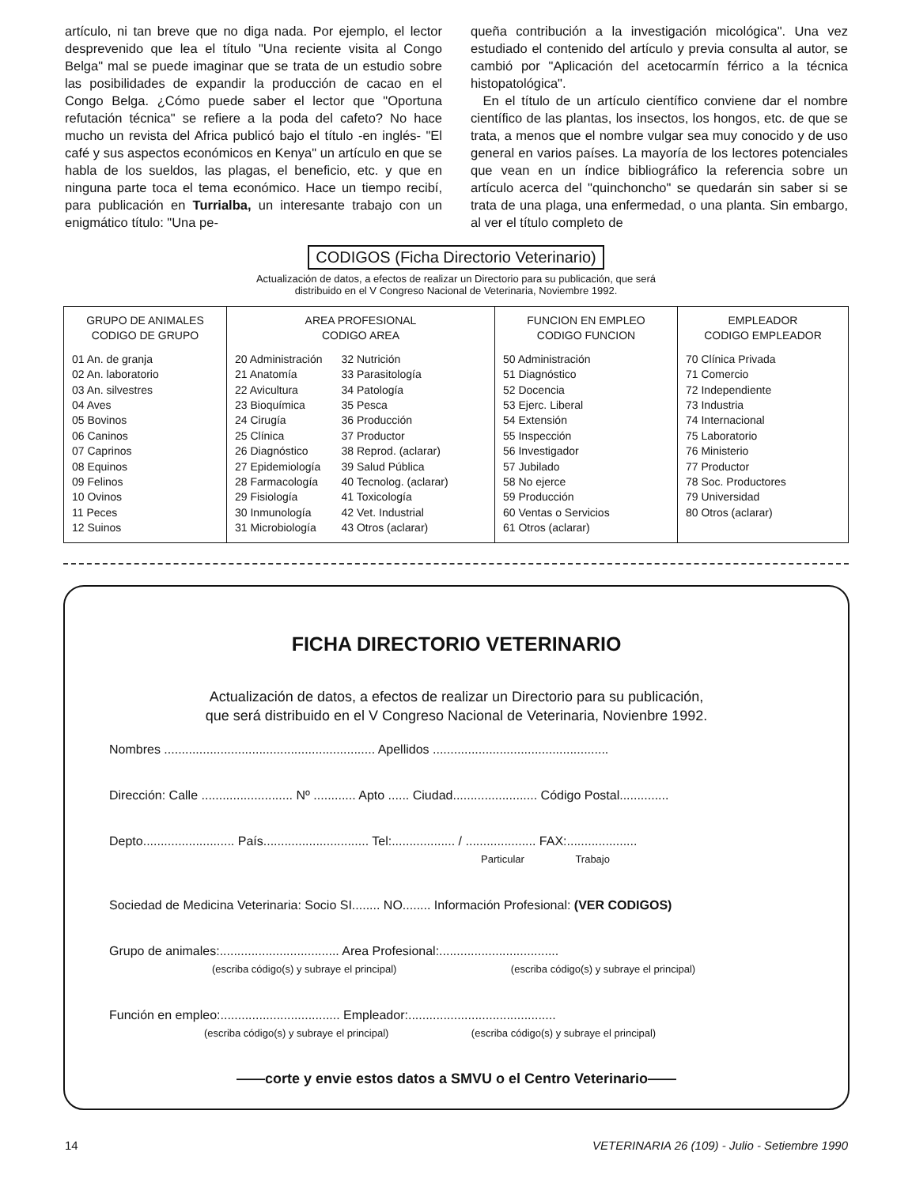artículo, ni tan breve que no diga nada. Por ejemplo, el lector desprevenido que lea el título "Una reciente visita al Congo Belga" mal se puede imaginar que se trata de un estudio sobre las posibilidades de expandir la producción de cacao en el Congo Belga. ¿Cómo puede saber el lector que "Oportuna refutación técnica" se refiere a la poda del cafeto? No hace mucho un revista del Africa publicó bajo el título -en inglés- "El café y sus aspectos económicos en Kenya" un artículo en que se habla de los sueldos, las plagas, el beneficio, etc. y que en ninguna parte toca el tema económico. Hace un tiempo recibí, para publicación en Turrialba, un interesante trabajo con un enigmático título: "Una pe-
queña contribución a la investigación micológica". Una vez estudiado el contenido del artículo y previa consulta al autor, se cambió por "Aplicación del acetocarmín férrico a la técnica histopatológica".
En el título de un artículo científico conviene dar el nombre científico de las plantas, los insectos, los hongos, etc. de que se trata, a menos que el nombre vulgar sea muy conocido y de uso general en varios países. La mayoría de los lectores potenciales que vean en un índice bibliográfico la referencia sobre un artículo acerca del "quinchoncho" se quedarán sin saber si se trata de una plaga, una enfermedad, o una planta. Sin embargo, al ver el título completo de
CODIGOS (Ficha Directorio Veterinario)
Actualización de datos, a efectos de realizar un Directorio para su publicación, que será
distribuido en el V Congreso Nacional de Veterinaria, Noviembre 1992.
| GRUPO DE ANIMALES CODIGO DE GRUPO 01 An. de granja 02 An. laboratorio 03 An. silvestres 04 Aves 05 Bovinos 06 Caninos 07 Caprinos 08 Equinos 09 Felinos 10 Ovinos 11 Peces 12 Suinos | AREA PROFESIONAL CODIGO AREA 20 Administración 21 Anatomía 22 Avicultura 23 Bioquímica 24 Cirugía 25 Clínica 26 Diagnóstico 27 Epidemiología 28 Farmacología 29 Fisiología 30 Inmunología 31 Microbiología 32 Nutrición 33 Parasitología 34 Patología 35 Pesca 36 Producción 37 Productor 38 Reprod. (aclarar) 39 Salud Pública 40 Tecnolog. (aclarar) 41 Toxicología 42 Vet. Industrial 43 Otros (aclarar) | FUNCION EN EMPLEO CODIGO FUNCION 50 Administración 51 Diagnóstico 52 Docencia 53 Ejerc. Liberal 54 Extensión 55 Inspección 56 Investigador 57 Jubilado 58 No ejerce 59 Producción 60 Ventas o Servicios 61 Otros (aclarar) | EMPLEADOR CODIGO EMPLEADOR 70 Clínica Privada 71 Comercio 72 Independiente 73 Industria 74 Internacional 75 Laboratorio 76 Ministerio 77 Productor 78 Soc. Productores 79 Universidad 80 Otros (aclarar) |
FICHA DIRECTORIO VETERINARIO
Actualización de datos, a efectos de realizar un Directorio para su publicación,
que será distribuido en el V Congreso Nacional de Veterinaria, Novienbre 1992.
Nombres ............................................................ Apellidos ..................................................
Dirección: Calle .......................... Nº ............ Apto ...... Ciudad........................ Código Postal..............
Depto.......................... País.............................. Tel:.................. / .................... FAX:....................
Particular Trabajo
Sociedad de Medicina Veterinaria: Socio SI........ NO........ Información Profesional: (VER CODIGOS)
Grupo de animales:.................................. Area Profesional:..................................
(escriba código(s) y subraye el principal) (escriba código(s) y subraye el principal)
Función en empleo:.................................. Empleador:..........................................
(escriba código(s) y subraye el principal) (escriba código(s) y subraye el principal)
——corte y envie estos datos a SMVU o el Centro Veterinario——
14 VETERINARIA 26 (109) - Julio - Setiembre 1990